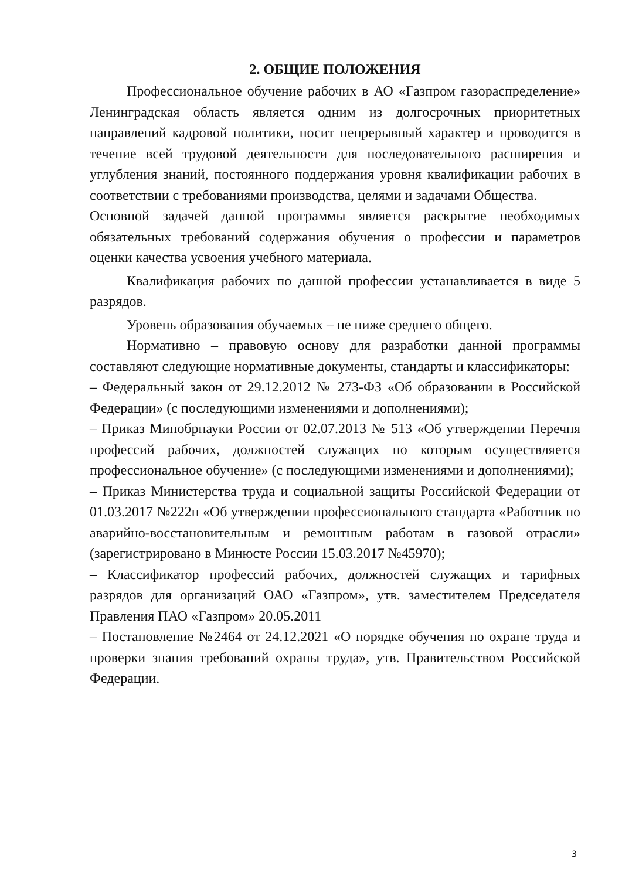2. ОБЩИЕ ПОЛОЖЕНИЯ
Профессиональное обучение рабочих в АО «Газпром газораспределение» Ленинградская область является одним из долгосрочных приоритетных направлений кадровой политики, носит непрерывный характер и проводится в течение всей трудовой деятельности для последовательного расширения и углубления знаний, постоянного поддержания уровня квалификации рабочих в соответствии с требованиями производства, целями и задачами Общества.
Основной задачей данной программы является раскрытие необходимых обязательных требований содержания обучения о профессии и параметров оценки качества усвоения учебного материала.
Квалификация рабочих по данной профессии устанавливается в виде 5 разрядов.
Уровень образования обучаемых – не ниже среднего общего.
Нормативно – правовую основу для разработки данной программы составляют следующие нормативные документы, стандарты и классификаторы:
– Федеральный закон от 29.12.2012 № 273-ФЗ «Об образовании в Российской Федерации» (с последующими изменениями и дополнениями);
– Приказ Минобрнауки России от 02.07.2013 № 513 «Об утверждении Перечня профессий рабочих, должностей служащих по которым осуществляется профессиональное обучение» (с последующими изменениями и дополнениями);
– Приказ Министерства труда и социальной защиты Российской Федерации от 01.03.2017 №222н «Об утверждении профессионального стандарта «Работник по аварийно-восстановительным и ремонтным работам в газовой отрасли» (зарегистрировано в Минюсте России 15.03.2017 №45970);
– Классификатор профессий рабочих, должностей служащих и тарифных разрядов для организаций ОАО «Газпром», утв. заместителем Председателя Правления ПАО «Газпром» 20.05.2011
– Постановление №2464 от 24.12.2021 «О порядке обучения по охране труда и проверки знания требований охраны труда», утв. Правительством Российской Федерации.
3